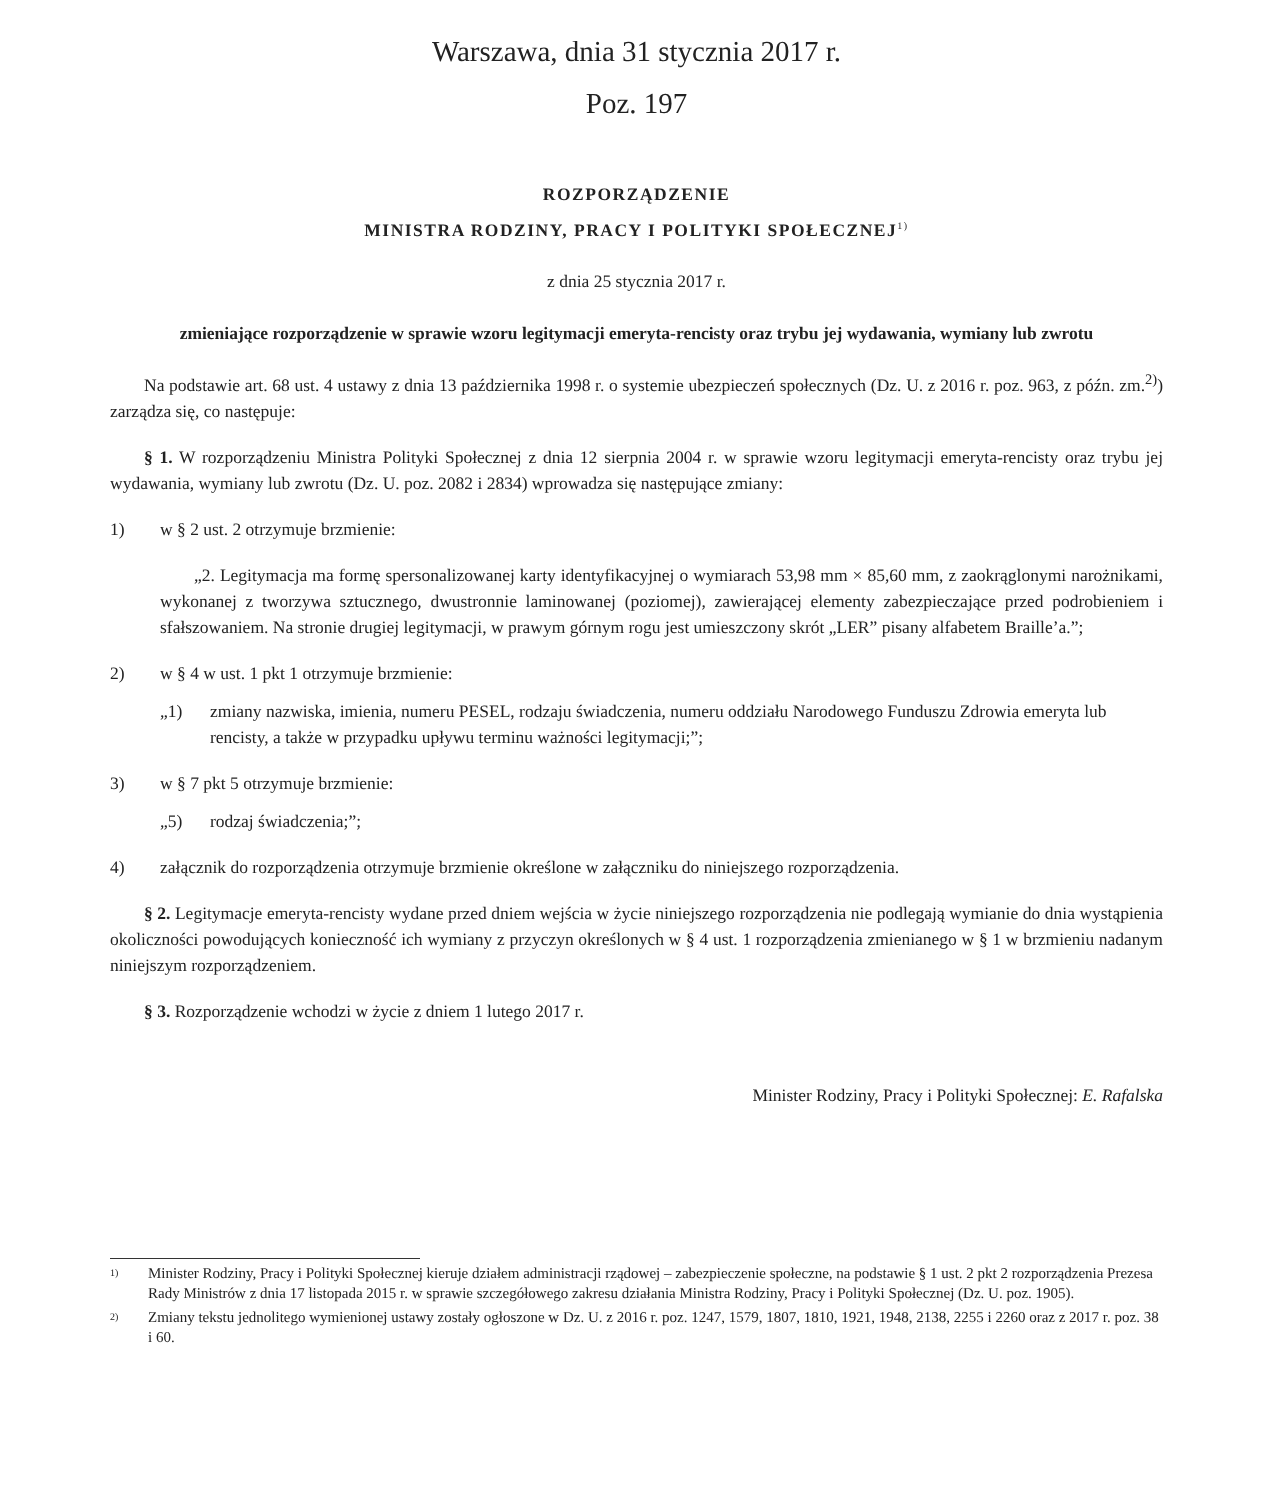Warszawa, dnia 31 stycznia 2017 r.
Poz. 197
ROZPORZĄDZENIE
MINISTRA RODZINY, PRACY I POLITYKI SPOŁECZNEJ<sup>1)</sup>
z dnia 25 stycznia 2017 r.
zmieniające rozporządzenie w sprawie wzoru legitymacji emeryta-rencisty oraz trybu jej wydawania, wymiany lub zwrotu
Na podstawie art. 68 ust. 4 ustawy z dnia 13 października 1998 r. o systemie ubezpieczeń społecznych (Dz. U. z 2016 r. poz. 963, z późn. zm.<sup>2)</sup>) zarządza się, co następuje:
§ 1. W rozporządzeniu Ministra Polityki Społecznej z dnia 12 sierpnia 2004 r. w sprawie wzoru legitymacji emeryta-­rencisty oraz trybu jej wydawania, wymiany lub zwrotu (Dz. U. poz. 2082 i 2834) wprowadza się następujące zmiany:
1) w § 2 ust. 2 otrzymuje brzmienie:
„2. Legitymacja ma formę spersonalizowanej karty identyfikacyjnej o wymiarach 53,98 mm × 85,60 mm, z zaokrąglonymi narożnikami, wykonanej z tworzywa sztucznego, dwustronnie laminowanej (poziomej), zawierającej elementy zabezpieczające przed podrobieniem i sfałszowaniem. Na stronie drugiej legitymacji, w prawym górnym rogu jest umieszczony skrót „LER” pisany alfabetem Braille’a.”;
2) w § 4 w ust. 1 pkt 1 otrzymuje brzmienie:
„1) zmiany nazwiska, imienia, numeru PESEL, rodzaju świadczenia, numeru oddziału Narodowego Funduszu Zdrowia emeryta lub rencisty, a także w przypadku upływu terminu ważności legitymacji;”;
3) w § 7 pkt 5 otrzymuje brzmienie:
„5) rodzaj świadczenia;”;
4) załącznik do rozporządzenia otrzymuje brzmienie określone w załączniku do niniejszego rozporządzenia.
§ 2. Legitymacje emeryta-rencisty wydane przed dniem wejścia w życie niniejszego rozporządzenia nie podlegają wymianie do dnia wystąpienia okoliczności powodujących konieczność ich wymiany z przyczyn określonych w § 4 ust. 1 rozporządzenia zmienianego w § 1 w brzmieniu nadanym niniejszym rozporządzeniem.
§ 3. Rozporządzenie wchodzi w życie z dniem 1 lutego 2017 r.
Minister Rodziny, Pracy i Polityki Społecznej: E. Rafalska
1) Minister Rodziny, Pracy i Polityki Społecznej kieruje działem administracji rządowej – zabezpieczenie społeczne, na podstawie § 1 ust. 2 pkt 2 rozporządzenia Prezesa Rady Ministrów z dnia 17 listopada 2015 r. w sprawie szczegółowego zakresu działania Ministra Rodziny, Pracy i Polityki Społecznej (Dz. U. poz. 1905).
2) Zmiany tekstu jednolitego wymienionej ustawy zostały ogłoszone w Dz. U. z 2016 r. poz. 1247, 1579, 1807, 1810, 1921, 1948, 2138, 2255 i 2260 oraz z 2017 r. poz. 38 i 60.